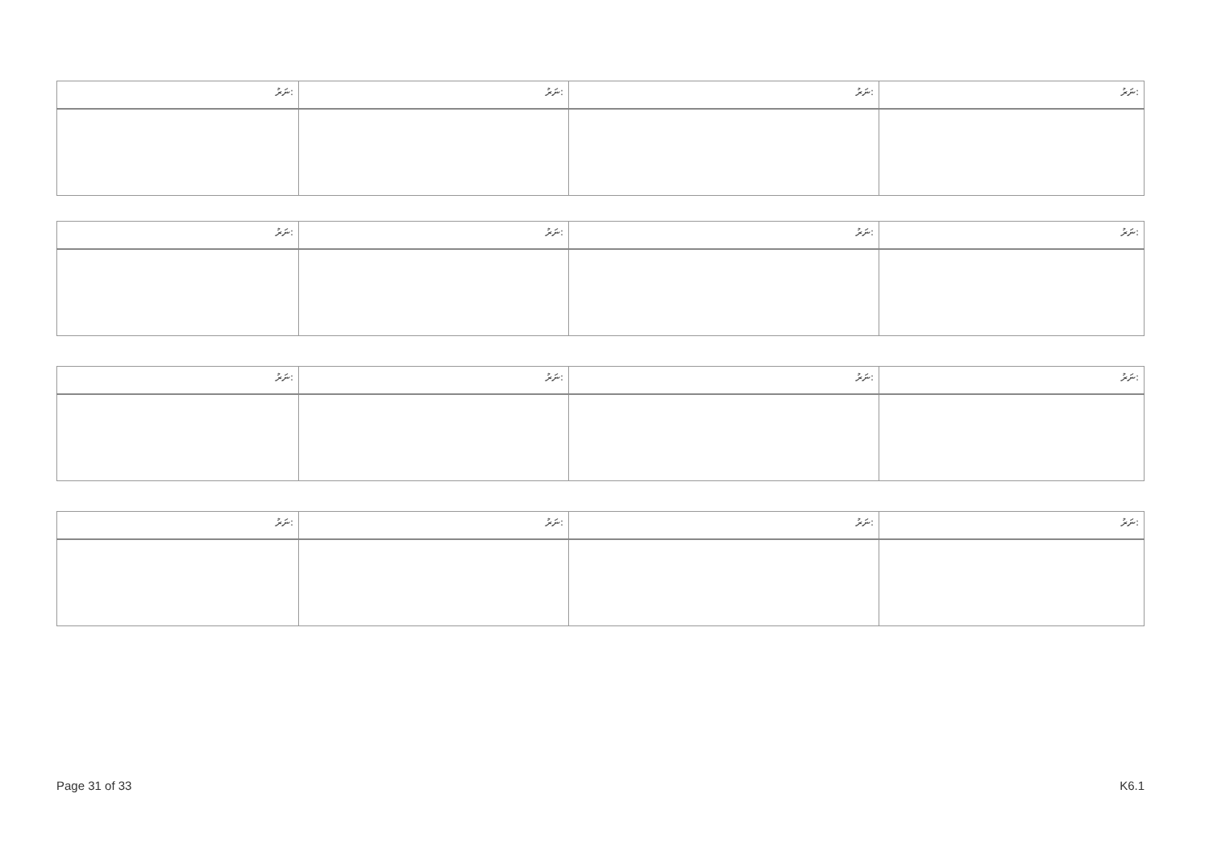| ނަރު: | ނަރު: | ނަރު: | ނަރު: |
| ނަރު: | ނަރު: | ނަރު: | ނަރު: |
| ނަރު: | ނަރު: | ނަރު: | ނަރު: |
| ނަރު: | ނަރު: | ނަރު: | ނަރު: |
Page 31 of 33 K6.1